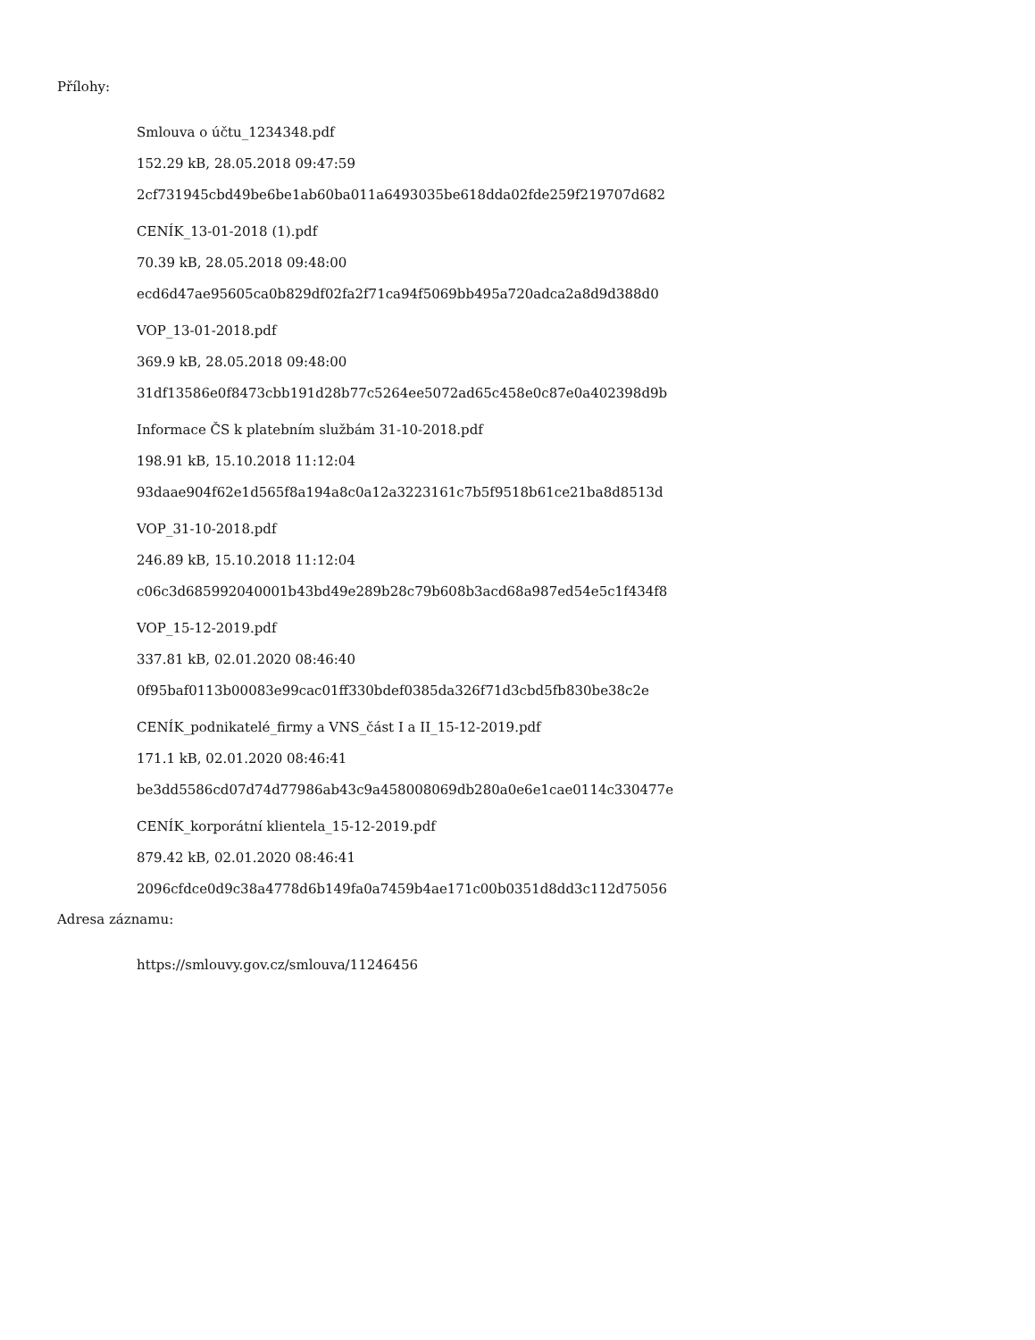Přílohy:
Smlouva o účtu_1234348.pdf
152.29 kB, 28.05.2018 09:47:59
2cf731945cbd49be6be1ab60ba011a6493035be618dda02fde259f219707d682
CENÍK_13-01-2018 (1).pdf
70.39 kB, 28.05.2018 09:48:00
ecd6d47ae95605ca0b829df02fa2f71ca94f5069bb495a720adca2a8d9d388d0
VOP_13-01-2018.pdf
369.9 kB, 28.05.2018 09:48:00
31df13586e0f8473cbb191d28b77c5264ee5072ad65c458e0c87e0a402398d9b
Informace ČS k platebním službám 31-10-2018.pdf
198.91 kB, 15.10.2018 11:12:04
93daae904f62e1d565f8a194a8c0a12a3223161c7b5f9518b61ce21ba8d8513d
VOP_31-10-2018.pdf
246.89 kB, 15.10.2018 11:12:04
c06c3d685992040001b43bd49e289b28c79b608b3acd68a987ed54e5c1f434f8
VOP_15-12-2019.pdf
337.81 kB, 02.01.2020 08:46:40
0f95baf0113b00083e99cac01ff330bdef0385da326f71d3cbd5fb830be38c2e
CENÍK_podnikatelé_firmy a VNS_část I a II_15-12-2019.pdf
171.1 kB, 02.01.2020 08:46:41
be3dd5586cd07d74d77986ab43c9a458008069db280a0e6e1cae0114c330477e
CENÍK_korporátní klientela_15-12-2019.pdf
879.42 kB, 02.01.2020 08:46:41
2096cfdce0d9c38a4778d6b149fa0a7459b4ae171c00b0351d8dd3c112d75056
Adresa záznamu:
https://smlouvy.gov.cz/smlouva/11246456